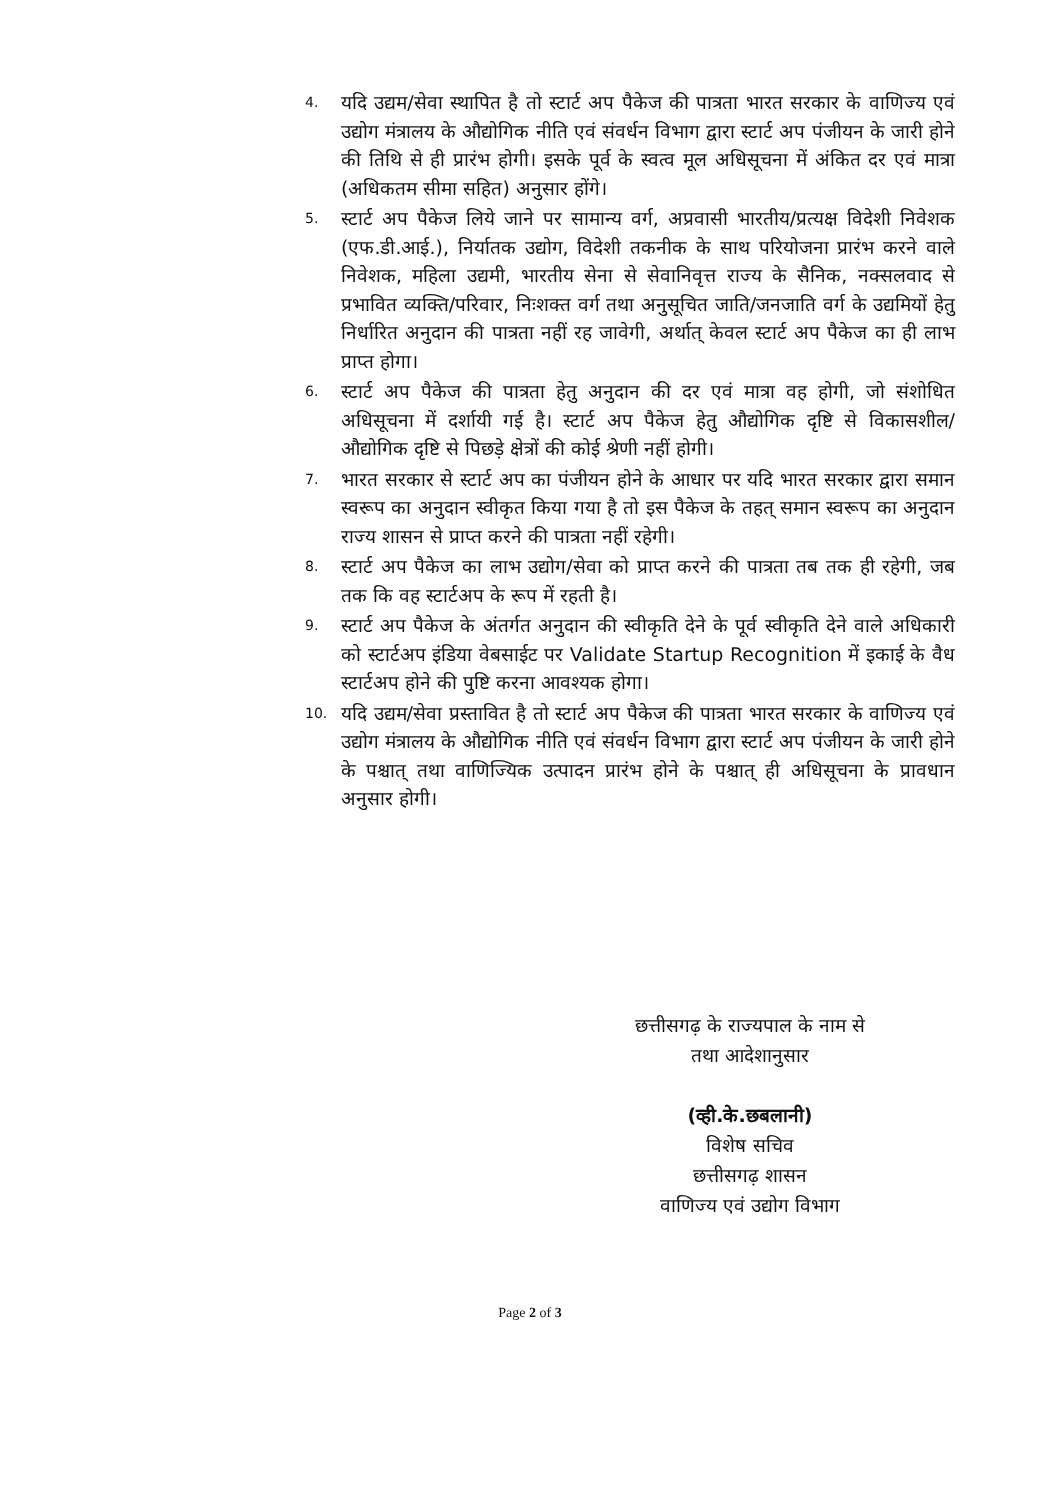4. यदि उद्यम/सेवा स्थापित है तो स्टार्ट अप पैकेज की पात्रता भारत सरकार के वाणिज्य एवं उद्योग मंत्रालय के औद्योगिक नीति एवं संवर्धन विभाग द्वारा स्टार्ट अप पंजीयन के जारी होने की तिथि से ही प्रारंभ होगी। इसके पूर्व के स्वत्व मूल अधिसूचना में अंकित दर एवं मात्रा (अधिकतम सीमा सहित) अनुसार होंगे।
5. स्टार्ट अप पैकेज लिये जाने पर सामान्य वर्ग, अप्रवासी भारतीय/प्रत्यक्ष विदेशी निवेशक (एफ.डी.आई.), निर्यातक उद्योग, विदेशी तकनीक के साथ परियोजना प्रारंभ करने वाले निवेशक, महिला उद्यमी, भारतीय सेना से सेवानिवृत्त राज्य के सैनिक, नक्सलवाद से प्रभावित व्यक्ति/परिवार, निःशक्त वर्ग तथा अनुसूचित जाति/जनजाति वर्ग के उद्यमियों हेतु निर्धारित अनुदान की पात्रता नहीं रह जावेगी, अर्थात् केवल स्टार्ट अप पैकेज का ही लाभ प्राप्त होगा।
6. स्टार्ट अप पैकेज की पात्रता हेतु अनुदान की दर एवं मात्रा वह होगी, जो संशोधित अधिसूचना में दर्शायी गई है। स्टार्ट अप पैकेज हेतु औद्योगिक दृष्टि से विकासशील/औद्योगिक दृष्टि से पिछड़े क्षेत्रों की कोई श्रेणी नहीं होगी।
7. भारत सरकार से स्टार्ट अप का पंजीयन होने के आधार पर यदि भारत सरकार द्वारा समान स्वरूप का अनुदान स्वीकृत किया गया है तो इस पैकेज के तहत् समान स्वरूप का अनुदान राज्य शासन से प्राप्त करने की पात्रता नहीं रहेगी।
8. स्टार्ट अप पैकेज का लाभ उद्योग/सेवा को प्राप्त करने की पात्रता तब तक ही रहेगी, जब तक कि वह स्टार्टअप के रूप में रहती है।
9. स्टार्ट अप पैकेज के अंतर्गत अनुदान की स्वीकृति देने के पूर्व स्वीकृति देने वाले अधिकारी को स्टार्टअप इंडिया वेबसाईट पर Validate Startup Recognition में इकाई के वैध स्टार्टअप होने की पुष्टि करना आवश्यक होगा।
10. यदि उद्यम/सेवा प्रस्तावित है तो स्टार्ट अप पैकेज की पात्रता भारत सरकार के वाणिज्य एवं उद्योग मंत्रालय के औद्योगिक नीति एवं संवर्धन विभाग द्वारा स्टार्ट अप पंजीयन के जारी होने के पश्चात् तथा वाणिज्यिक उत्पादन प्रारंभ होने के पश्चात् ही अधिसूचना के प्रावधान अनुसार होगी।
छत्तीसगढ़ के राज्यपाल के नाम से
तथा आदेशानुसार
(व्ही.के.छबलानी)
विशेष सचिव
छत्तीसगढ़ शासन
वाणिज्य एवं उद्योग विभाग
Page 2 of 3